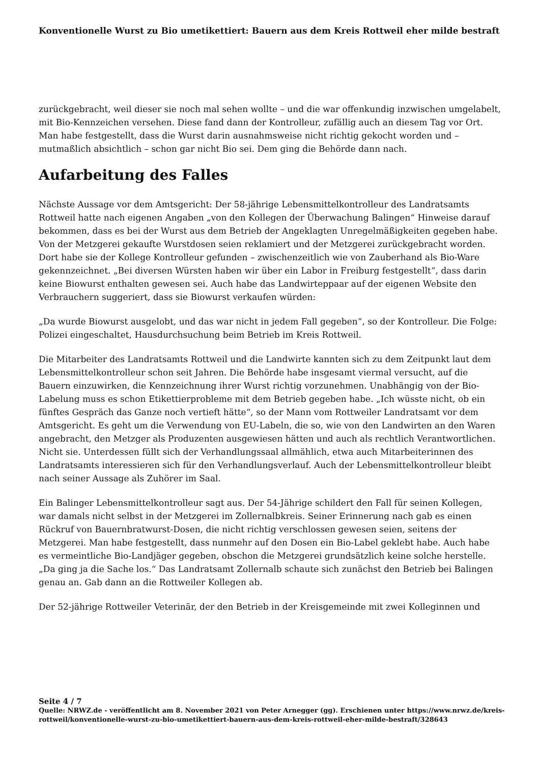Konventionelle Wurst zu Bio umetikettiert: Bauern aus dem Kreis Rottweil eher milde bestraft
zurückgebracht, weil dieser sie noch mal sehen wollte – und die war offenkundig inzwischen umgelabelt, mit Bio-Kennzeichen versehen. Diese fand dann der Kontrolleur, zufällig auch an diesem Tag vor Ort. Man habe festgestellt, dass die Wurst darin ausnahmsweise nicht richtig gekocht worden und – mutmaßlich absichtlich – schon gar nicht Bio sei. Dem ging die Behörde dann nach.
Aufarbeitung des Falles
Nächste Aussage vor dem Amtsgericht: Der 58-jährige Lebensmittelkontrolleur des Landratsamts Rottweil hatte nach eigenen Angaben „von den Kollegen der Überwachung Balingen“ Hinweise darauf bekommen, dass es bei der Wurst aus dem Betrieb der Angeklagten Unregelmäßigkeiten gegeben habe. Von der Metzgerei gekaufte Wurstdosen seien reklamiert und der Metzgerei zurückgebracht worden. Dort habe sie der Kollege Kontrolleur gefunden – zwischenzeitlich wie von Zauberhand als Bio-Ware gekennzeichnet. „Bei diversen Würsten haben wir über ein Labor in Freiburg festgestellt“, dass darin keine Biowurst enthalten gewesen sei. Auch habe das Landwirteppaar auf der eigenen Website den Verbrauchern suggeriert, dass sie Biowurst verkaufen würden:
„Da wurde Biowurst ausgelobt, und das war nicht in jedem Fall gegeben“, so der Kontrolleur. Die Folge: Polizei eingeschaltet, Hausdurchsuchung beim Betrieb im Kreis Rottweil.
Die Mitarbeiter des Landratsamts Rottweil und die Landwirte kannten sich zu dem Zeitpunkt laut dem Lebensmittelkontrolleur schon seit Jahren. Die Behörde habe insgesamt viermal versucht, auf die Bauern einzuwirken, die Kennzeichnung ihrer Wurst richtig vorzunehmen. Unabhängig von der Bio-Labelung muss es schon Etikettierprobleme mit dem Betrieb gegeben habe. „Ich wüsste nicht, ob ein fünftes Gespräch das Ganze noch vertieft hätte“, so der Mann vom Rottweiler Landratsamt vor dem Amtsgericht. Es geht um die Verwendung von EU-Labeln, die so, wie von den Landwirten an den Waren angebracht, den Metzger als Produzenten ausgewiesen hätten und auch als rechtlich Verantwortlichen. Nicht sie. Unterdessen füllt sich der Verhandlungssaal allmählich, etwa auch Mitarbeiterinnen des Landratsamts interessieren sich für den Verhandlungsverlauf. Auch der Lebensmittelkontrolleur bleibt nach seiner Aussage als Zuhörer im Saal.
Ein Balinger Lebensmittelkontrolleur sagt aus. Der 54-Jährige schildert den Fall für seinen Kollegen, war damals nicht selbst in der Metzgerei im Zollernalbkreis. Seiner Erinnerung nach gab es einen Rückruf von Bauernbratwurst-Dosen, die nicht richtig verschlossen gewesen seien, seitens der Metzgerei. Man habe festgestellt, dass nunmehr auf den Dosen ein Bio-Label geklebt habe. Auch habe es vermeintliche Bio-Landjäger gegeben, obschon die Metzgerei grundsätzlich keine solche herstelle. „Da ging ja die Sache los.“ Das Landratsamt Zollernalb schaute sich zunächst den Betrieb bei Balingen genau an. Gab dann an die Rottweiler Kollegen ab.
Der 52-jährige Rottweiler Veterinär, der den Betrieb in der Kreisgemeinde mit zwei Kolleginnen und
Seite 4 / 7
Quelle: NRWZ.de - veröffentlicht am 8. November 2021 von Peter Arnegger (gg). Erschienen unter https://www.nrwz.de/kreis-rottweil/konventionelle-wurst-zu-bio-umetikettiert-bauern-aus-dem-kreis-rottweil-eher-milde-bestraft/328643